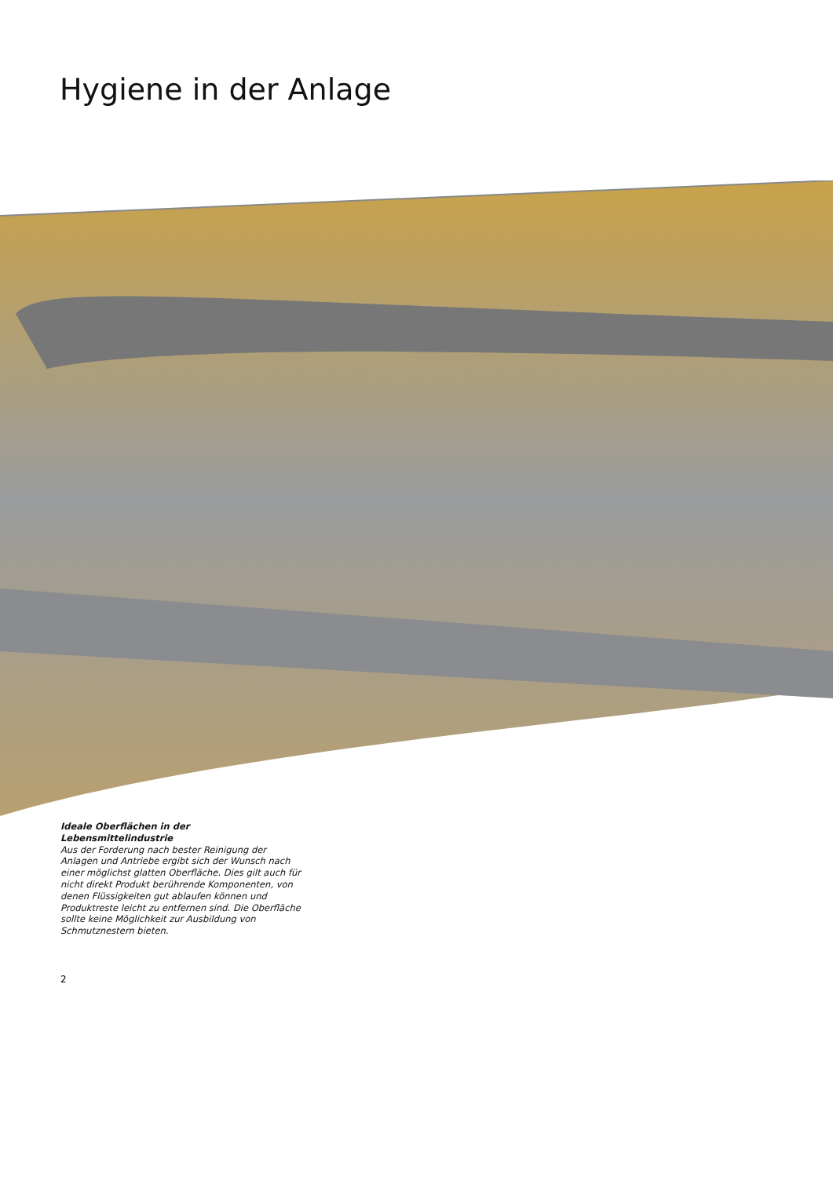Hygiene in der Anlage
Ideale Oberflächen in der Lebensmittelindustrie
Aus der Forderung nach bester Reinigung der Anlagen und Antriebe ergibt sich der Wunsch nach einer möglichst glatten Oberfläche. Dies gilt auch für nicht direkt Produkt berührende Komponenten, von denen Flüssigkeiten gut ablaufen können und Produktreste leicht zu entfernen sind. Die Oberfläche sollte keine Möglichkeit zur Ausbildung von Schmutznestern bieten.
2